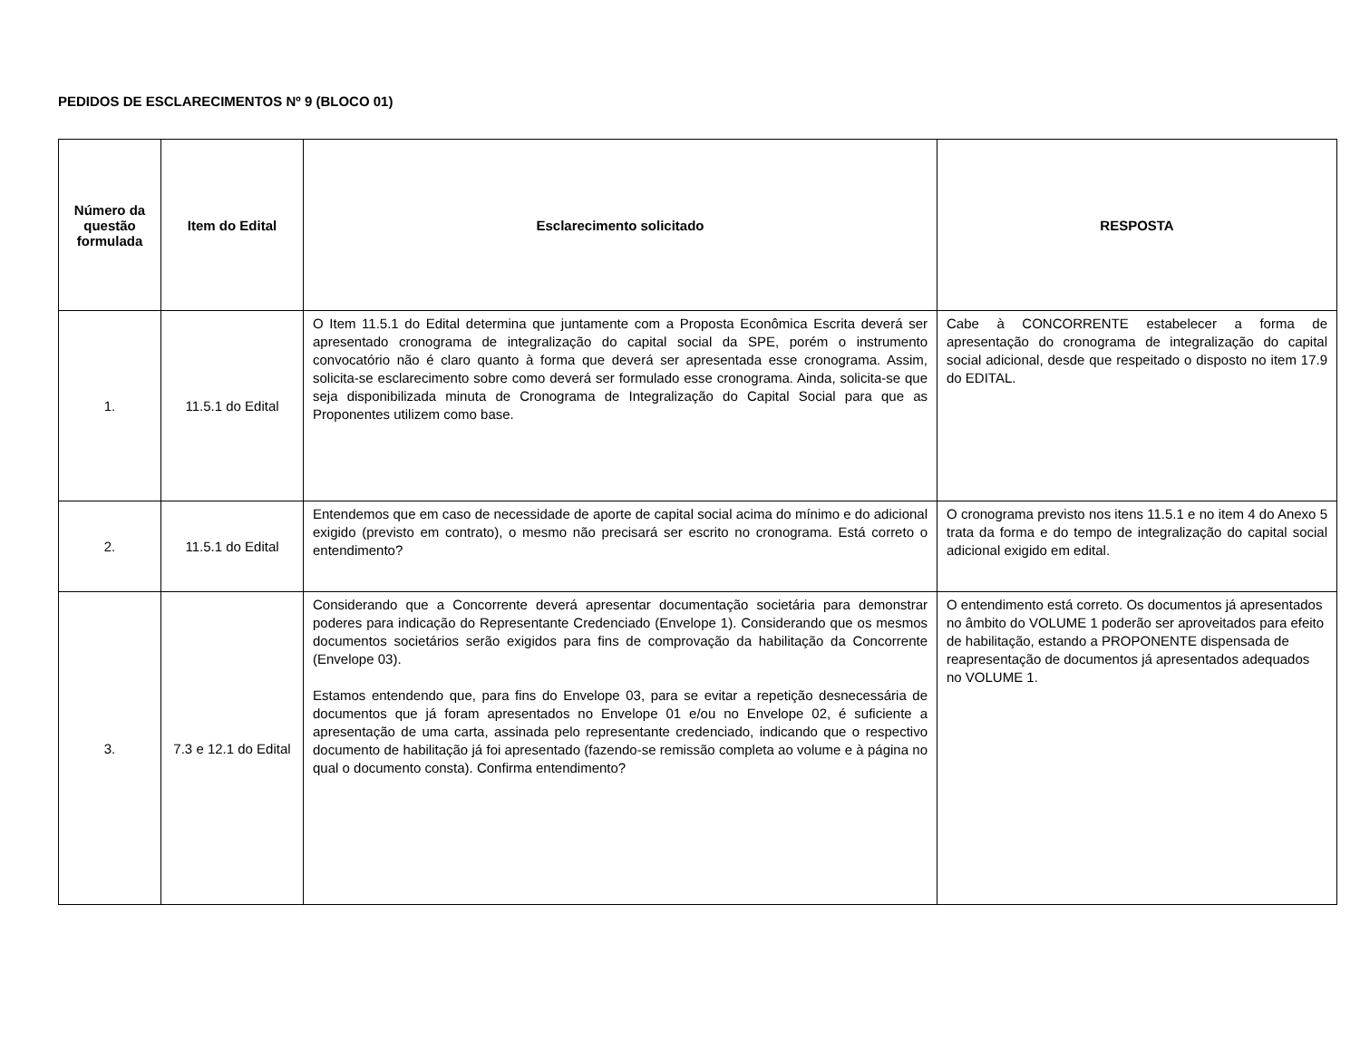PEDIDOS DE ESCLARECIMENTOS Nº 9 (BLOCO 01)
| Número da questão formulada | Item do Edital | Esclarecimento solicitado | RESPOSTA |
| --- | --- | --- | --- |
| 1. | 11.5.1 do Edital | O Item 11.5.1 do Edital determina que juntamente com a Proposta Econômica Escrita deverá ser apresentado cronograma de integralização do capital social da SPE, porém o instrumento convocatório não é claro quanto à forma que deverá ser apresentada esse cronograma. Assim, solicita-se esclarecimento sobre como deverá ser formulado esse cronograma. Ainda, solicita-se que seja disponibilizada minuta de Cronograma de Integralização do Capital Social para que as Proponentes utilizem como base. | Cabe à CONCORRENTE estabelecer a forma de apresentação do cronograma de integralização do capital social adicional, desde que respeitado o disposto no item 17.9 do EDITAL. |
| 2. | 11.5.1 do Edital | Entendemos que em caso de necessidade de aporte de capital social acima do mínimo e do adicional exigido (previsto em contrato), o mesmo não precisará ser escrito no cronograma. Está correto o entendimento? | O cronograma previsto nos itens 11.5.1 e no item 4 do Anexo 5 trata da forma e do tempo de integralização do capital social adicional exigido em edital. |
| 3. | 7.3 e 12.1 do Edital | Considerando que a Concorrente deverá apresentar documentação societária para demonstrar poderes para indicação do Representante Credenciado (Envelope 1). Considerando que os mesmos documentos societários serão exigidos para fins de comprovação da habilitação da Concorrente (Envelope 03). Estamos entendendo que, para fins do Envelope 03, para se evitar a repetição desnecessária de documentos que já foram apresentados no Envelope 01 e/ou no Envelope 02, é suficiente a apresentação de uma carta, assinada pelo representante credenciado, indicando que o respectivo documento de habilitação já foi apresentado (fazendo-se remissão completa ao volume e à página no qual o documento consta). Confirma entendimento? | O entendimento está correto. Os documentos já apresentados no âmbito do VOLUME 1 poderão ser aproveitados para efeito de habilitação, estando a PROPONENTE dispensada de reapresentação de documentos já apresentados adequados no VOLUME 1. |